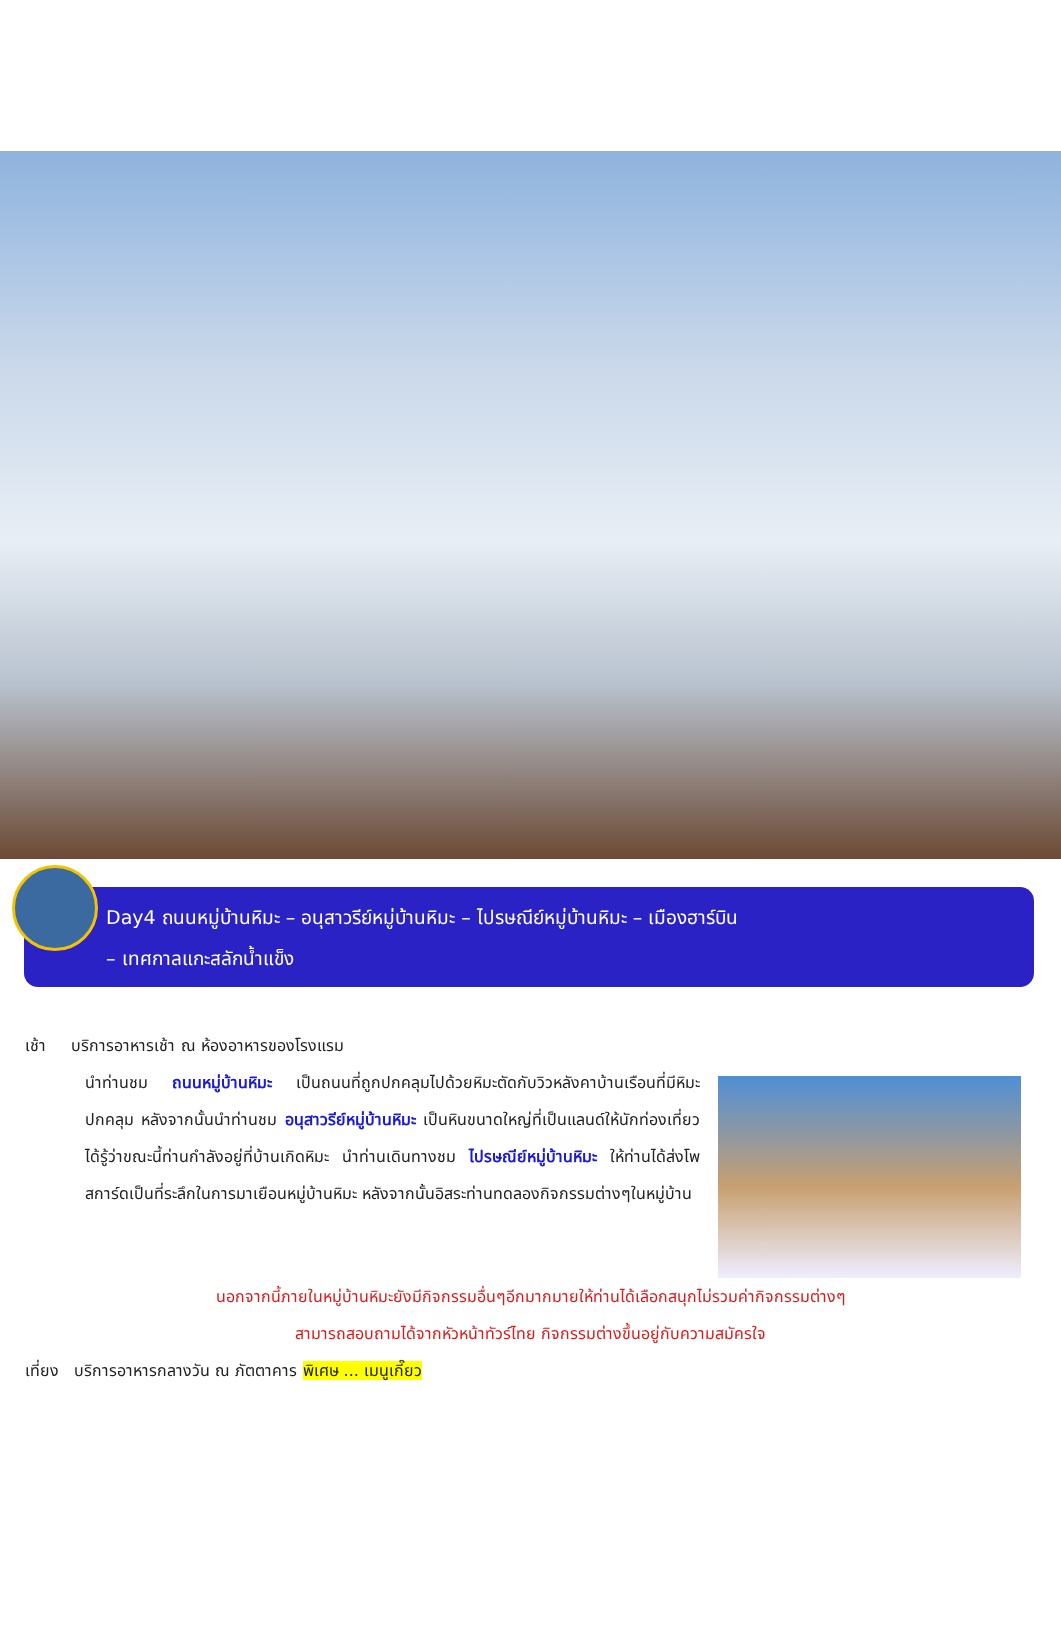Day4 ถนนหมู่บ้านหิมะ – อนุสาวรีย์หมู่บ้านหิมะ – ไปรษณีย์หมู่บ้านหิมะ – เมืองฮาร์บิน
– เทศกาลแกะสลักน้ำแข็ง
เช้า บริการอาหารเช้า ณ ห้องอาหารของโรงแรม
นำท่านชม ถนนหมู่บ้านหิมะ เป็นถนนที่ถูกปกคลุมไปด้วยหิมะตัดกับวิวหลังคาบ้านเรือนที่มีหิมะปกคลุม หลังจากนั้นนำท่านชม อนุสาวรีย์หมู่บ้านหิมะ เป็นหินขนาดใหญ่ที่เป็นแลนด์ให้นักท่องเที่ยวได้รู้ว่าขณะนี้ท่านกำลังอยู่ที่บ้านเกิดหิมะ นำท่านเดินทางชม ไปรษณีย์หมู่บ้านหิมะ ให้ท่านได้ส่งโพสการ์ดเป็นที่ระลึกในการมาเยือนหมู่บ้านหิมะ หลังจากนั้นอิสระท่านทดลองกิจกรรมต่างๆในหมู่บ้าน
นอกจากนี้ภายในหมู่บ้านหิมะยังมีกิจกรรมอื่นๆอีกมากมายให้ท่านได้เลือกสนุกไม่รวมค่ากิจกรรมต่างๆ
สามารถสอบถามได้จากหัวหน้าทัวร์ไทย กิจกรรมต่างขึ้นอยู่กับความสมัครใจ
เที่ยง บริการอาหารกลางวัน ณ ภัตตาคาร พิเศษ ... เมนูเกี๊ยว